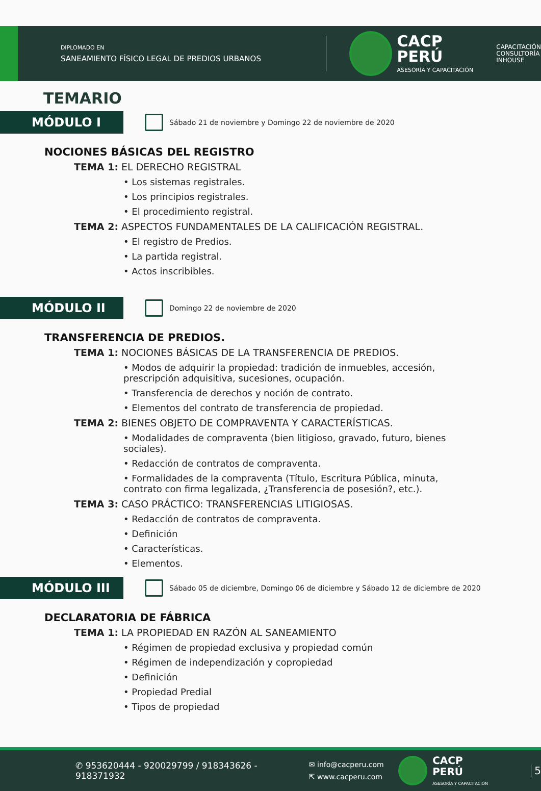DIPLOMADO EN
SANEAMIENTO FÍSICO LEGAL DE PREDIOS URBANOS
CACP PERÚ
ASESORÍA Y CAPACITACIÓN
CAPACITACIÓN
CONSULTORÍA
INHOUSE
TEMARIO
MÓDULO I
Sábado 21 de noviembre y Domingo 22 de noviembre de 2020
NOCIONES BÁSICAS DEL REGISTRO
TEMA 1: EL DERECHO REGISTRAL
• Los sistemas registrales.
• Los principios registrales.
• El procedimiento registral.
TEMA 2: ASPECTOS FUNDAMENTALES DE LA CALIFICACIÓN REGISTRAL.
• El registro de Predios.
• La partida registral.
• Actos inscribibles.
MÓDULO II
Domingo 22 de noviembre de 2020
TRANSFERENCIA DE PREDIOS.
TEMA 1: NOCIONES BÁSICAS DE LA TRANSFERENCIA DE PREDIOS.
• Modos de adquirir la propiedad: tradición de inmuebles, accesión, prescripción adquisitiva, sucesiones, ocupación.
• Transferencia de derechos y noción de contrato.
• Elementos del contrato de transferencia de propiedad.
TEMA 2: BIENES OBJETO DE COMPRAVENTA Y CARACTERÍSTICAS.
• Modalidades de compraventa (bien litigioso, gravado, futuro, bienes sociales).
• Redacción de contratos de compraventa.
• Formalidades de la compraventa (Título, Escritura Pública, minuta, contrato con firma legalizada, ¿Transferencia de posesión?, etc.).
TEMA 3: CASO PRÁCTICO: TRANSFERENCIAS LITIGIOSAS.
• Redacción de contratos de compraventa.
• Definición
• Características.
• Elementos.
MÓDULO III
Sábado 05 de diciembre, Domingo 06 de diciembre y Sábado 12 de diciembre de 2020
DECLARATORIA DE FÁBRICA
TEMA 1: LA PROPIEDAD EN RAZÓN AL SANEAMIENTO
• Régimen de propiedad exclusiva y propiedad común
• Régimen de independización y copropiedad
• Definición
• Propiedad Predial
• Tipos de propiedad
✆ 953620444 - 920029799 / 918343626 - 918371932
✉ info@cacperu.com
⇱ www.cacperu.com
CACP PERÚ
ASESORÍA Y CAPACITACIÓN
5